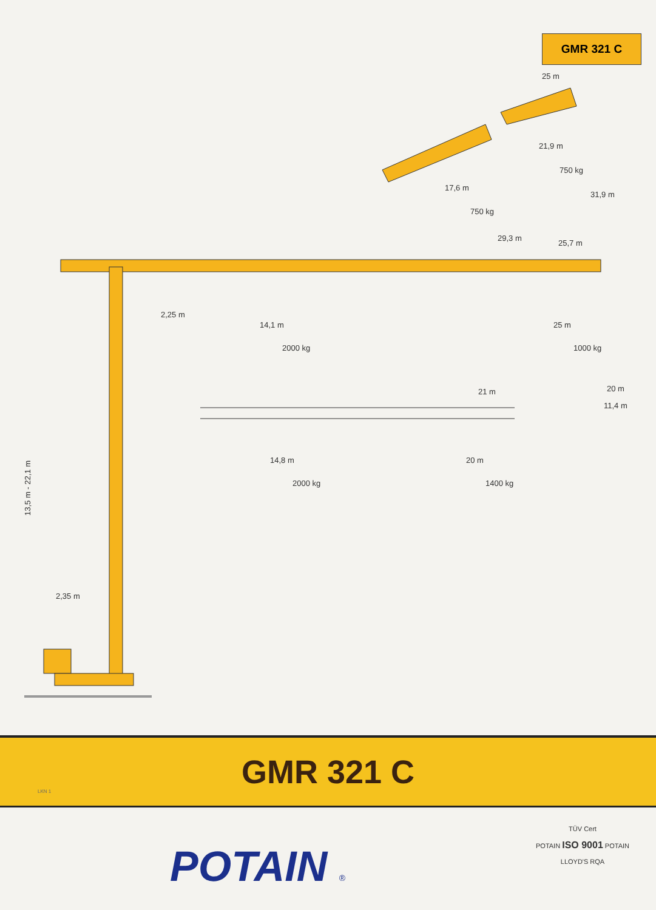GMR 321 C
25 m
21,9 m
750 kg
31,9 m
17,6 m
750 kg
29,3 m
25,7 m
2,25 m
14,1 m
2000 kg
25 m
1000 kg
20 m
11,4 m
21 m
14,8 m
2000 kg
20 m
1400 kg
2,35 m
13,5 m - 22,1 m
GMR 321 C
LKN 1
POTAIN ®
TÜV Cert
POTAIN ISO 9001 POTAIN
LLOYD'S RQA